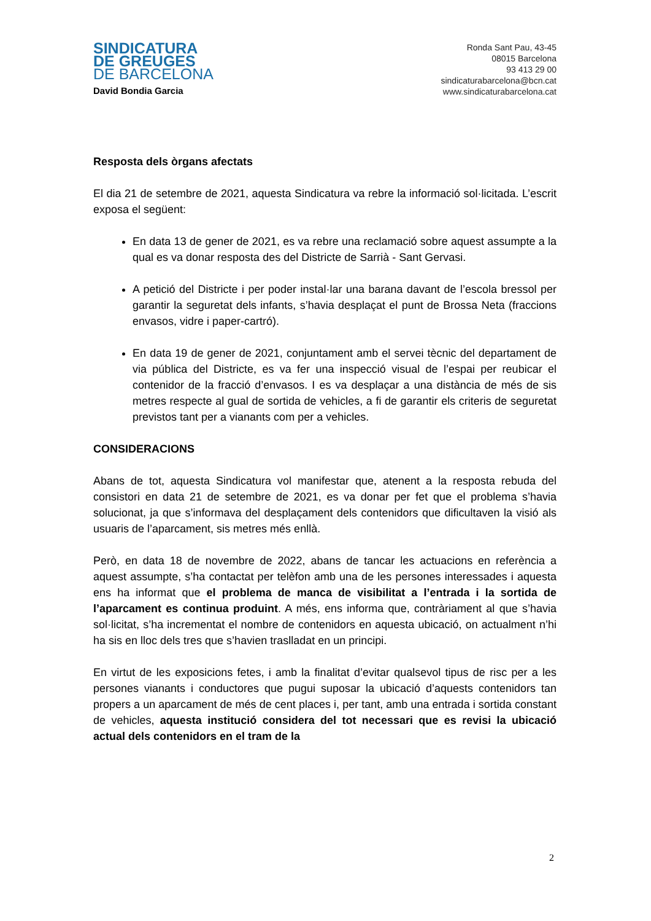SINDICATURA
DE GREUGES
DE BARCELONA
David Bondia Garcia
Ronda Sant Pau, 43-45
08015 Barcelona
93 413 29 00
sindicaturabarcelona@bcn.cat
www.sindicaturabarcelona.cat
Resposta dels òrgans afectats
El dia 21 de setembre de 2021, aquesta Sindicatura va rebre la informació sol·licitada. L’escrit exposa el següent:
En data 13 de gener de 2021, es va rebre una reclamació sobre aquest assumpte a la qual es va donar resposta des del Districte de Sarrià - Sant Gervasi.
A petició del Districte i per poder instal·lar una barana davant de l’escola bressol per garantir la seguretat dels infants, s’havia desplaçat el punt de Brossa Neta (fraccions envasos, vidre i paper-cartró).
En data 19 de gener de 2021, conjuntament amb el servei tècnic del departament de via pública del Districte, es va fer una inspecció visual de l’espai per reubicar el contenidor de la fracció d’envasos. I es va desplaçar a una distància de més de sis metres respecte al gual de sortida de vehicles, a fi de garantir els criteris de seguretat previstos tant per a vianants com per a vehicles.
CONSIDERACIONS
Abans de tot, aquesta Sindicatura vol manifestar que, atenent a la resposta rebuda del consistori en data 21 de setembre de 2021, es va donar per fet que el problema s’havia solucionat, ja que s’informava del desplaçament dels contenidors que dificultaven la visió als usuaris de l’aparcament, sis metres més enllà.
Però, en data 18 de novembre de 2022, abans de tancar les actuacions en referència a aquest assumpte, s’ha contactat per telèfon amb una de les persones interessades i aquesta ens ha informat que el problema de manca de visibilitat a l’entrada i la sortida de l’aparcament es continua produint. A més, ens informa que, contràriament al que s’havia sol·licitat, s’ha incrementat el nombre de contenidors en aquesta ubicació, on actualment n’hi ha sis en lloc dels tres que s’havien traslladat en un principi.
En virtut de les exposicions fetes, i amb la finalitat d’evitar qualsevol tipus de risc per a les persones vianants i conductores que pugui suposar la ubicació d’aquests contenidors tan propers a un aparcament de més de cent places i, per tant, amb una entrada i sortida constant de vehicles, aquesta institució considera del tot necessari que es revisi la ubicació actual dels contenidors en el tram de la
2